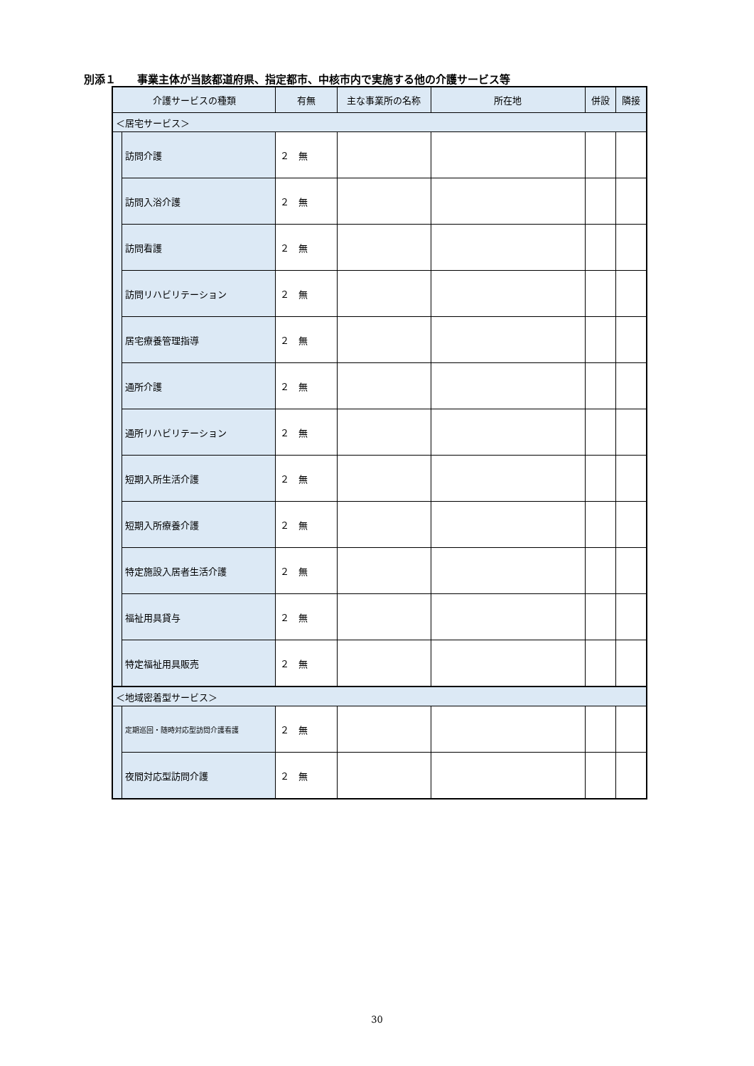別添１　　事業主体が当該都道府県、指定都市、中核市内で実施する他の介護サービス等
| 介護サービスの種類 | | 有無 | 主な事業所の名称 | 所在地 | 併設 | 隣接 |
| --- | --- | --- | --- | --- | --- | --- |
| ＜居宅サービス＞ | | | | | | |
| | 訪問介護 | ２ 無 | | | | |
| | 訪問入浴介護 | ２ 無 | | | | |
| | 訪問看護 | ２ 無 | | | | |
| | 訪問リハビリテーション | ２ 無 | | | | |
| | 居宅療養管理指導 | ２ 無 | | | | |
| | 通所介護 | ２ 無 | | | | |
| | 通所リハビリテーション | ２ 無 | | | | |
| | 短期入所生活介護 | ２ 無 | | | | |
| | 短期入所療養介護 | ２ 無 | | | | |
| | 特定施設入居者生活介護 | ２ 無 | | | | |
| | 福祉用具貸与 | ２ 無 | | | | |
| | 特定福祉用具販売 | ２ 無 | | | | |
| ＜地域密着型サービス＞ | | | | | | |
| | 定期巡回・随時対応型訪問介護看護 | ２ 無 | | | | |
| | 夜間対応型訪問介護 | ２ 無 | | | | |
30